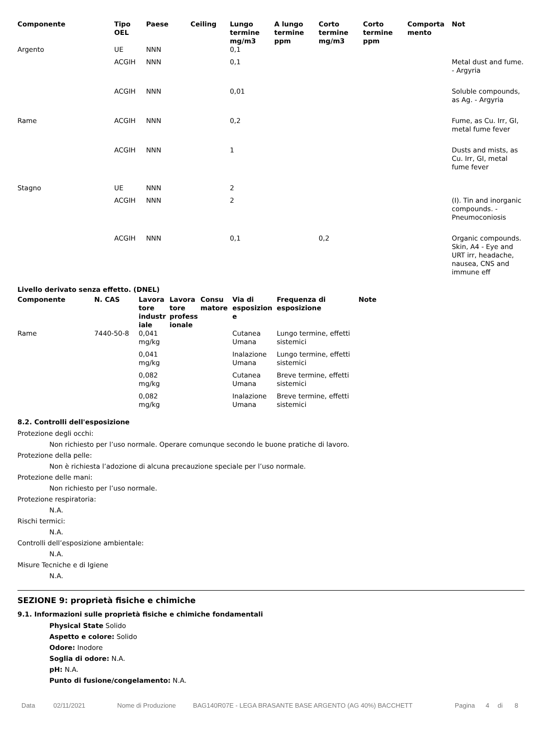| Componente | Tipo OEL | Paese | Ceiling | Lungo termine mg/m3 | A lungo termine ppm | Corto termine mg/m3 | Corto termine ppm | Comporta mento | Not |
| --- | --- | --- | --- | --- | --- | --- | --- | --- | --- |
| Argento | UE | NNN | | 0,1 | | | | | |
| | ACGIH | NNN | | 0,1 | | | | | Metal dust and fume. - Argyria |
| | ACGIH | NNN | | 0,01 | | | | | Soluble compounds, as Ag. - Argyria |
| Rame | ACGIH | NNN | | 0,2 | | | | | Fume, as Cu. Irr, GI, metal fume fever |
| | ACGIH | NNN | | 1 | | | | | Dusts and mists, as Cu. Irr, GI, metal fume fever |
| Stagno | UE | NNN | | 2 | | | | | |
| | ACGIH | NNN | | 2 | | | | | (I). Tin and inorganic compounds. - Pneumoconiosis |
| | ACGIH | NNN | | 0,1 | | 0,2 | | | Organic compounds. Skin, A4 - Eye and URT irr, headache, nausea, CNS and immune eff |
Livello derivato senza effetto. (DNEL)
| Componente | N. CAS | Lavora tore industr iale | Lavora tore profess ionale | Consu matore | Via di esposizion e | Frequenza di esposizione | Note |
| --- | --- | --- | --- | --- | --- | --- | --- |
| Rame | 7440-50-8 | 0,041 mg/kg | | | Cutanea Umana | Lungo termine, effetti sistemici | |
| | | 0,041 mg/kg | | | Inalazione Umana | Lungo termine, effetti sistemici | |
| | | 0,082 mg/kg | | | Cutanea Umana | Breve termine, effetti sistemici | |
| | | 0,082 mg/kg | | | Inalazione Umana | Breve termine, effetti sistemici | |
8.2. Controlli dell'esposizione
Protezione degli occhi:
Non richiesto per l’uso normale. Operare comunque secondo le buone pratiche di lavoro.
Protezione della pelle:
Non è richiesta l’adozione di alcuna precauzione speciale per l’uso normale.
Protezione delle mani:
Non richiesto per l’uso normale.
Protezione respiratoria:
N.A.
Rischi termici:
N.A.
Controlli dell’esposizione ambientale:
N.A.
Misure Tecniche e di Igiene
N.A.
SEZIONE 9: proprietà fisiche e chimiche
9.1. Informazioni sulle proprietà fisiche e chimiche fondamentali
Physical State Solido
Aspetto e colore: Solido
Odore: Inodore
Soglia di odore: N.A.
pH: N.A.
Punto di fusione/congelamento: N.A.
Data 02/11/2021 Nome di Produzione BAG140R07E - LEGA BRASANTE BASE ARGENTO (AG 40%) BACCHETT Pagina 4 di 8